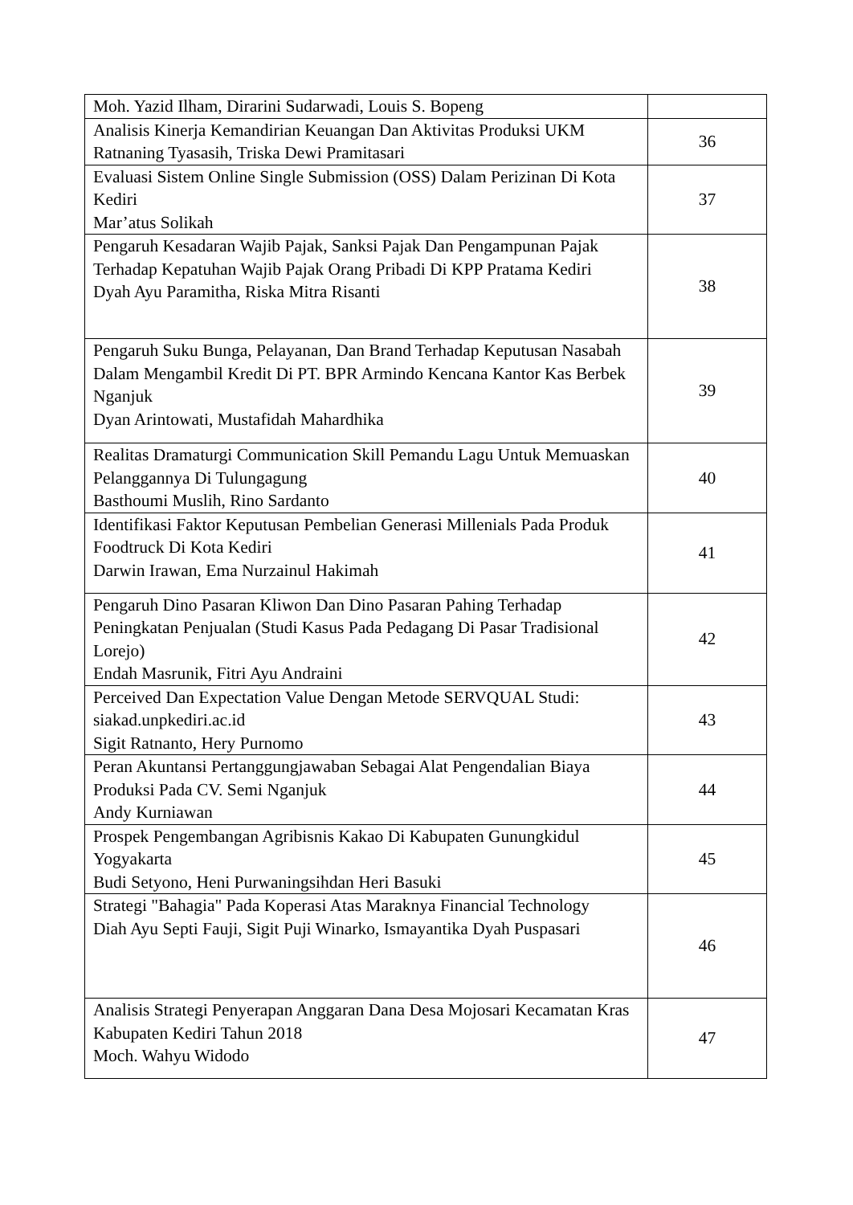| Moh. Yazid Ilham, Dirarini Sudarwadi, Louis S. Bopeng | |
| Analisis Kinerja Kemandirian Keuangan Dan Aktivitas Produksi UKM Ratnaning Tyasasih, Triska Dewi Pramitasari | 36 |
| Evaluasi Sistem Online Single Submission (OSS) Dalam Perizinan Di Kota Kediri Mar’atus Solikah | 37 |
| Pengaruh Kesadaran Wajib Pajak, Sanksi Pajak Dan Pengampunan Pajak Terhadap Kepatuhan Wajib Pajak Orang Pribadi Di KPP Pratama Kediri Dyah Ayu Paramitha, Riska Mitra Risanti | 38 |
| Pengaruh Suku Bunga, Pelayanan, Dan Brand Terhadap Keputusan Nasabah Dalam Mengambil Kredit Di PT. BPR Armindo Kencana Kantor Kas Berbek Nganjuk Dyan Arintowati, Mustafidah Mahardhika | 39 |
| Realitas Dramaturgi Communication Skill Pemandu Lagu Untuk Memuaskan Pelanggannya Di Tulungagung Basthoumi Muslih, Rino Sardanto | 40 |
| Identifikasi Faktor Keputusan Pembelian Generasi Millenials Pada Produk Foodtruck Di Kota Kediri Darwin Irawan, Ema Nurzainul Hakimah | 41 |
| Pengaruh Dino Pasaran Kliwon Dan Dino Pasaran Pahing Terhadap Peningkatan Penjualan (Studi Kasus Pada Pedagang Di Pasar Tradisional Lorejo) Endah Masrunik, Fitri Ayu Andraini | 42 |
| Perceived Dan Expectation Value Dengan Metode SERVQUAL Studi: siakad.unpkediri.ac.id Sigit Ratnanto, Hery Purnomo | 43 |
| Peran Akuntansi Pertanggungjawaban Sebagai Alat Pengendalian Biaya Produksi Pada CV. Semi Nganjuk Andy Kurniawan | 44 |
| Prospek Pengembangan Agribisnis Kakao Di Kabupaten Gunungkidul Yogyakarta Budi Setyono, Heni Purwaningsihdan Heri Basuki | 45 |
| Strategi "Bahagia" Pada Koperasi Atas Maraknya Financial Technology Diah Ayu Septi Fauji, Sigit Puji Winarko, Ismayantika Dyah Puspasari | 46 |
| Analisis Strategi Penyerapan Anggaran Dana Desa Mojosari Kecamatan Kras Kabupaten Kediri Tahun 2018 Moch. Wahyu Widodo | 47 |